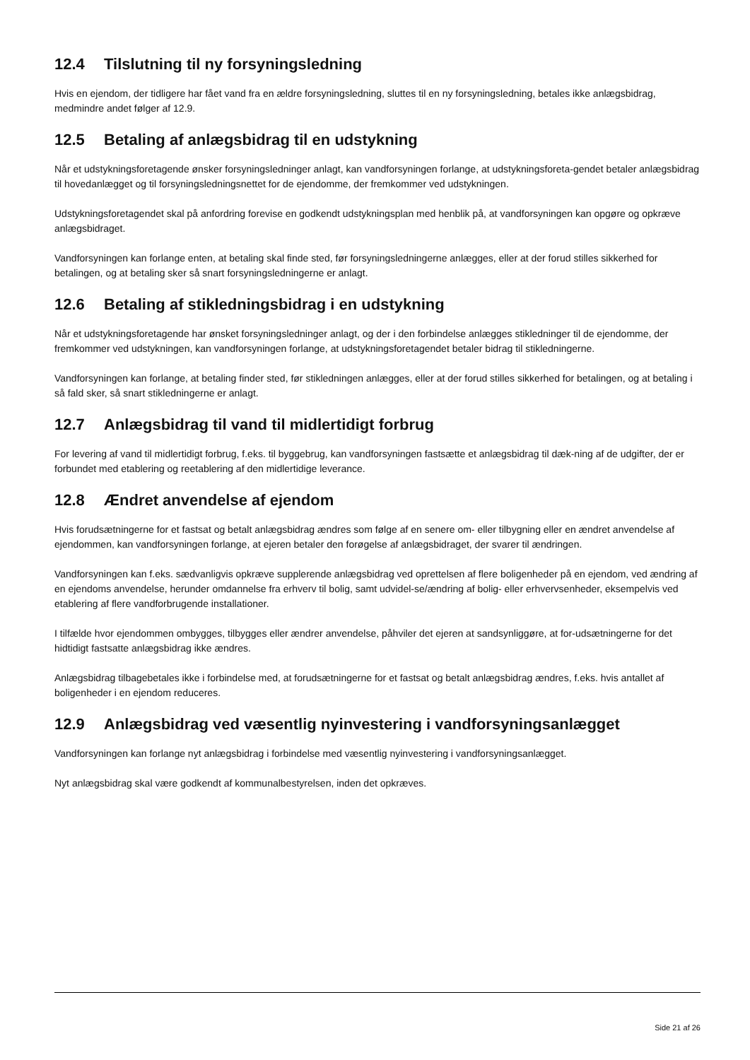12.4 Tilslutning til ny forsyningsledning
Hvis en ejendom, der tidligere har fået vand fra en ældre forsyningsledning, sluttes til en ny forsyningsledning, betales ikke anlægsbidrag, medmindre andet følger af 12.9.
12.5 Betaling af anlægsbidrag til en udstykning
Når et udstykningsforetagende ønsker forsyningsledninger anlagt, kan vandforsyningen forlange, at udstykningsforeta-gendet betaler anlægsbidrag til hovedanlægget og til forsyningsledningsnettet for de ejendomme, der fremkommer ved udstykningen.
Udstykningsforetagendet skal på anfordring forevise en godkendt udstykningsplan med henblik på, at vandforsyningen kan opgøre og opkræve anlægsbidraget.
Vandforsyningen kan forlange enten, at betaling skal finde sted, før forsyningsledningerne anlægges, eller at der forud stilles sikkerhed for betalingen, og at betaling sker så snart forsyningsledningerne er anlagt.
12.6 Betaling af stikledningsbidrag i en udstykning
Når et udstykningsforetagende har ønsket forsyningsledninger anlagt, og der i den forbindelse anlægges stikledninger til de ejendomme, der fremkommer ved udstykningen, kan vandforsyningen forlange, at udstykningsforetagendet betaler bidrag til stikledningerne.
Vandforsyningen kan forlange, at betaling finder sted, før stikledningen anlægges, eller at der forud stilles sikkerhed for betalingen, og at betaling i så fald sker, så snart stikledningerne er anlagt.
12.7 Anlægsbidrag til vand til midlertidigt forbrug
For levering af vand til midlertidigt forbrug, f.eks. til byggebrug, kan vandforsyningen fastsætte et anlægsbidrag til dæk-ning af de udgifter, der er forbundet med etablering og reetablering af den midlertidige leverance.
12.8 Ændret anvendelse af ejendom
Hvis forudsætningerne for et fastsat og betalt anlægsbidrag ændres som følge af en senere om- eller tilbygning eller en ændret anvendelse af ejendommen, kan vandforsyningen forlange, at ejeren betaler den forøgelse af anlægsbidraget, der svarer til ændringen.
Vandforsyningen kan f.eks. sædvanligvis opkræve supplerende anlægsbidrag ved oprettelsen af flere boligenheder på en ejendom, ved ændring af en ejendoms anvendelse, herunder omdannelse fra erhverv til bolig, samt udvidel-se/ændring af bolig- eller erhvervsenheder, eksempelvis ved etablering af flere vandforbrugende installationer.
I tilfælde hvor ejendommen ombygges, tilbygges eller ændrer anvendelse, påhviler det ejeren at sandsynliggøre, at for-udsætningerne for det hidtidigt fastsatte anlægsbidrag ikke ændres.
Anlægsbidrag tilbagebetales ikke i forbindelse med, at forudsætningerne for et fastsat og betalt anlægsbidrag ændres, f.eks. hvis antallet af boligenheder i en ejendom reduceres.
12.9 Anlægsbidrag ved væsentlig nyinvestering i vandforsyningsanlægget
Vandforsyningen kan forlange nyt anlægsbidrag i forbindelse med væsentlig nyinvestering i vandforsyningsanlægget.
Nyt anlægsbidrag skal være godkendt af kommunalbestyrelsen, inden det opkræves.
Side 21 af 26